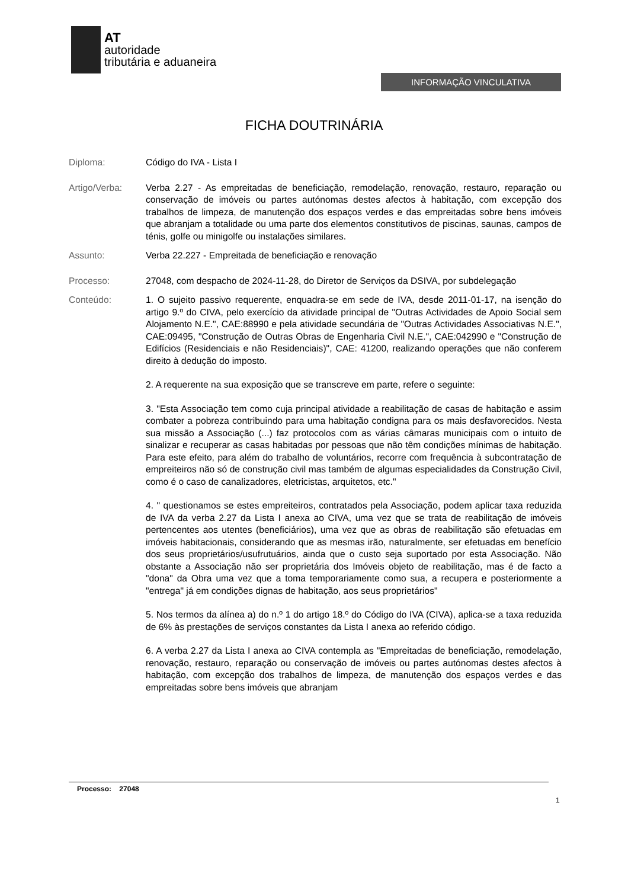AT
autoridade
tributária e aduaneira
INFORMAÇÃO VINCULATIVA
FICHA DOUTRINÁRIA
Diploma: Código do IVA - Lista I
Artigo/Verba: Verba 2.27 - As empreitadas de beneficiação, remodelação, renovação, restauro, reparação ou conservação de imóveis ou partes autónomas destes afectos à habitação, com excepção dos trabalhos de limpeza, de manutenção dos espaços verdes e das empreitadas sobre bens imóveis que abranjam a totalidade ou uma parte dos elementos constitutivos de piscinas, saunas, campos de ténis, golfe ou minigolfe ou instalações similares.
Assunto: Verba 22.227 - Empreitada de beneficiação e renovação
Processo: 27048, com despacho de 2024-11-28, do Diretor de Serviços da DSIVA, por subdelegação
Conteúdo: 1. O sujeito passivo requerente, enquadra-se em sede de IVA, desde 2011-01-17, na isenção do artigo 9.º do CIVA, pelo exercício da atividade principal de "Outras Actividades de Apoio Social sem Alojamento N.E.", CAE:88990 e pela atividade secundária de "Outras Actividades Associativas N.E.", CAE:09495, "Construção de Outras Obras de Engenharia Civil N.E.", CAE:042990 e "Construção de Edifícios (Residenciais e não Residenciais)", CAE: 41200, realizando operações que não conferem direito à dedução do imposto.
2. A requerente na sua exposição que se transcreve em parte, refere o seguinte:
3. "Esta Associação tem como cuja principal atividade a reabilitação de casas de habitação e assim combater a pobreza contribuindo para uma habitação condigna para os mais desfavorecidos. Nesta sua missão a Associação (...) faz protocolos com as várias câmaras municipais com o intuito de sinalizar e recuperar as casas habitadas por pessoas que não têm condições mínimas de habitação. Para este efeito, para além do trabalho de voluntários, recorre com frequência à subcontratação de empreiteiros não só de construção civil mas também de algumas especialidades da Construção Civil, como é o caso de canalizadores, eletricistas, arquitetos, etc."
4. " questionamos se estes empreiteiros, contratados pela Associação, podem aplicar taxa reduzida de IVA da verba 2.27 da Lista I anexa ao CIVA, uma vez que se trata de reabilitação de imóveis pertencentes aos utentes (beneficiários), uma vez que as obras de reabilitação são efetuadas em imóveis habitacionais, considerando que as mesmas irão, naturalmente, ser efetuadas em benefício dos seus proprietários/usufrutuários, ainda que o custo seja suportado por esta Associação. Não obstante a Associação não ser proprietária dos Imóveis objeto de reabilitação, mas é de facto a "dona" da Obra uma vez que a toma temporariamente como sua, a recupera e posteriormente a "entrega" já em condições dignas de habitação, aos seus proprietários"
5. Nos termos da alínea a) do n.º 1 do artigo 18.º do Código do IVA (CIVA), aplica-se a taxa reduzida de 6% às prestações de serviços constantes da Lista I anexa ao referido código.
6. A verba 2.27 da Lista I anexa ao CIVA contempla as "Empreitadas de beneficiação, remodelação, renovação, restauro, reparação ou conservação de imóveis ou partes autónomas destes afectos à habitação, com excepção dos trabalhos de limpeza, de manutenção dos espaços verdes e das empreitadas sobre bens imóveis que abranjam
Processo: 27048
1